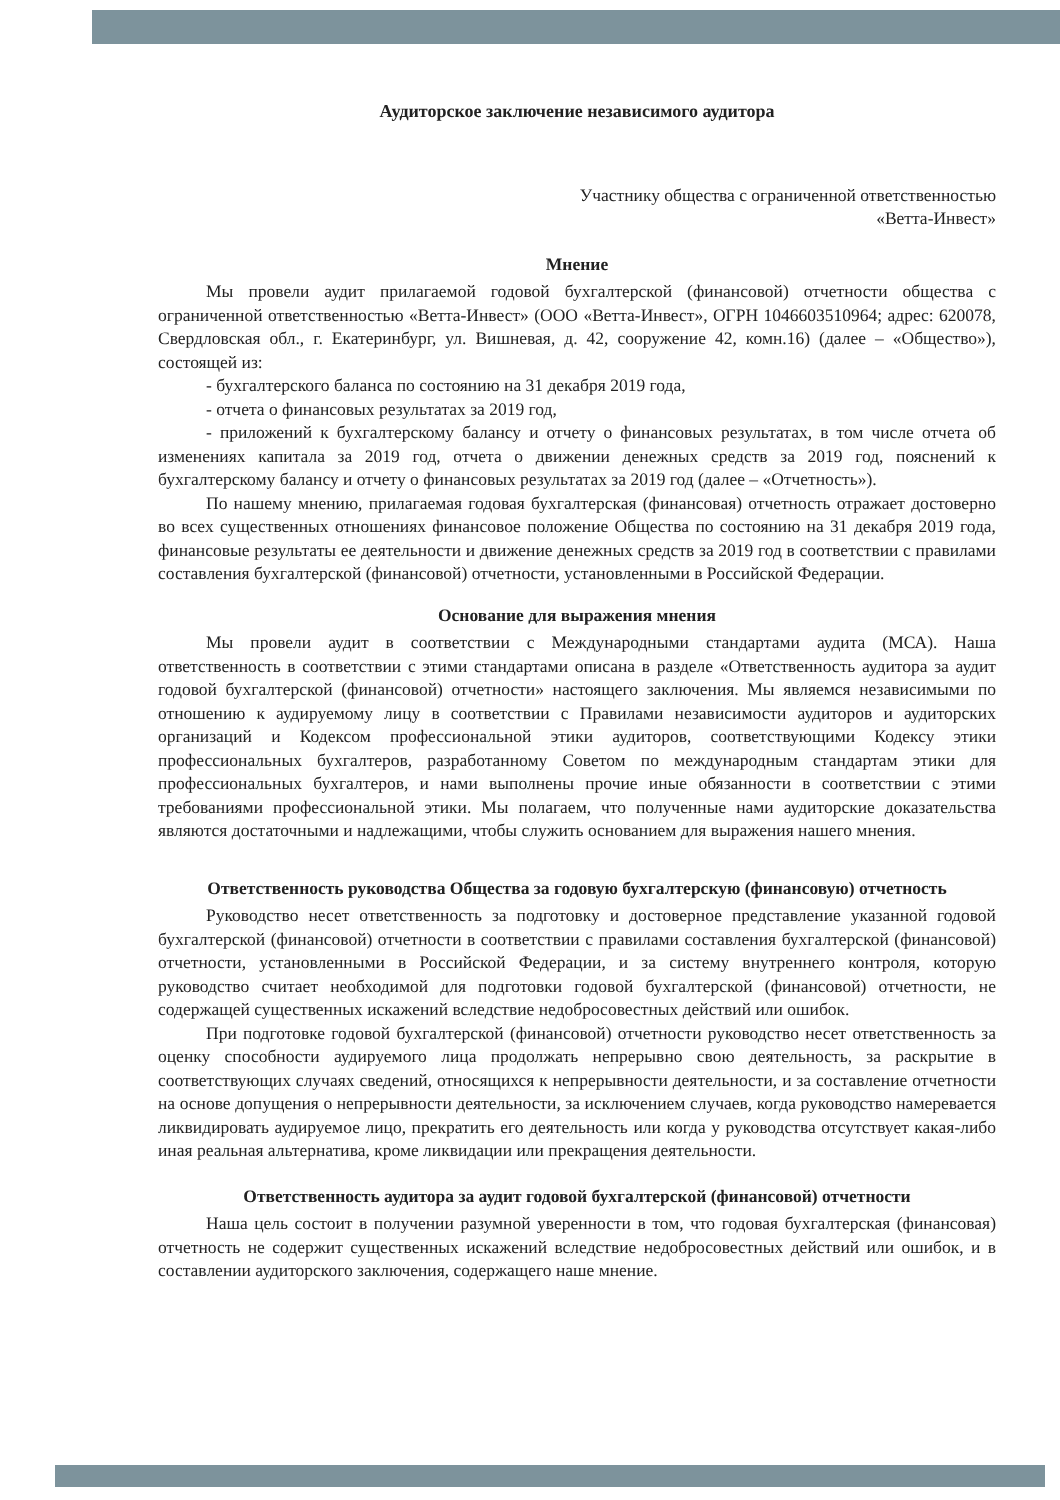Аудиторское заключение независимого аудитора
Участнику общества с ограниченной ответственностью
«Ветта-Инвест»
Мнение
Мы провели аудит прилагаемой годовой бухгалтерской (финансовой) отчетности общества с ограниченной ответственностью «Ветта-Инвест» (ООО «Ветта-Инвест», ОГРН 1046603510964; адрес: 620078, Свердловская обл., г. Екатеринбург, ул. Вишневая, д. 42, сооружение 42, комн.16) (далее – «Общество»), состоящей из:
- бухгалтерского баланса по состоянию на 31 декабря 2019 года,
- отчета о финансовых результатах за 2019 год,
- приложений к бухгалтерскому балансу и отчету о финансовых результатах, в том числе отчета об изменениях капитала за 2019 год, отчета о движении денежных средств за 2019 год, пояснений к бухгалтерскому балансу и отчету о финансовых результатах за 2019 год (далее – «Отчетность»).
По нашему мнению, прилагаемая годовая бухгалтерская (финансовая) отчетность отражает достоверно во всех существенных отношениях финансовое положение Общества по состоянию на 31 декабря 2019 года, финансовые результаты ее деятельности и движение денежных средств за 2019 год в соответствии с правилами составления бухгалтерской (финансовой) отчетности, установленными в Российской Федерации.
Основание для выражения мнения
Мы провели аудит в соответствии с Международными стандартами аудита (МСА). Наша ответственность в соответствии с этими стандартами описана в разделе «Ответственность аудитора за аудит годовой бухгалтерской (финансовой) отчетности» настоящего заключения. Мы являемся независимыми по отношению к аудируемому лицу в соответствии с Правилами независимости аудиторов и аудиторских организаций и Кодексом профессиональной этики аудиторов, соответствующими Кодексу этики профессиональных бухгалтеров, разработанному Советом по международным стандартам этики для профессиональных бухгалтеров, и нами выполнены прочие иные обязанности в соответствии с этими требованиями профессиональной этики. Мы полагаем, что полученные нами аудиторские доказательства являются достаточными и надлежащими, чтобы служить основанием для выражения нашего мнения.
Ответственность руководства Общества за годовую бухгалтерскую (финансовую) отчетность
Руководство несет ответственность за подготовку и достоверное представление указанной годовой бухгалтерской (финансовой) отчетности в соответствии с правилами составления бухгалтерской (финансовой) отчетности, установленными в Российской Федерации, и за систему внутреннего контроля, которую руководство считает необходимой для подготовки годовой бухгалтерской (финансовой) отчетности, не содержащей существенных искажений вследствие недобросовестных действий или ошибок.
При подготовке годовой бухгалтерской (финансовой) отчетности руководство несет ответственность за оценку способности аудируемого лица продолжать непрерывно свою деятельность, за раскрытие в соответствующих случаях сведений, относящихся к непрерывности деятельности, и за составление отчетности на основе допущения о непрерывности деятельности, за исключением случаев, когда руководство намеревается ликвидировать аудируемое лицо, прекратить его деятельность или когда у руководства отсутствует какая-либо иная реальная альтернатива, кроме ликвидации или прекращения деятельности.
Ответственность аудитора за аудит годовой бухгалтерской (финансовой) отчетности
Наша цель состоит в получении разумной уверенности в том, что годовая бухгалтерская (финансовая) отчетность не содержит существенных искажений вследствие недобросовестных действий или ошибок, и в составлении аудиторского заключения, содержащего наше мнение.